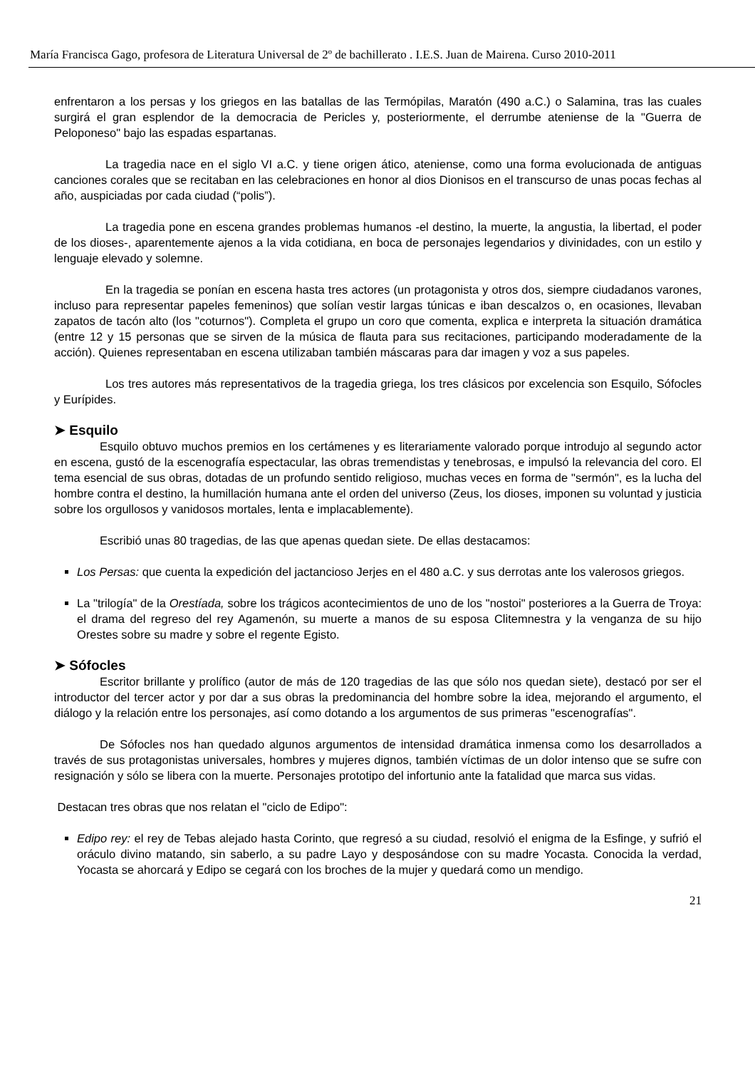María Francisca Gago, profesora de Literatura Universal de 2º de bachillerato . I.E.S. Juan de Mairena. Curso 2010-2011
enfrentaron a los persas y los griegos en las batallas de las Termópilas, Maratón (490 a.C.) o Salamina, tras las cuales surgirá el gran esplendor de la democracia de Pericles y, posteriormente, el derrumbe ateniense de la "Guerra de Peloponeso" bajo las espadas espartanas.
La tragedia nace en el siglo VI a.C. y tiene origen ático, ateniense, como una forma evolucionada de antiguas canciones corales que se recitaban en las celebraciones en honor al dios Dionisos en el transcurso de unas pocas fechas al año, auspiciadas por cada ciudad (“polis”).
La tragedia pone en escena grandes problemas humanos -el destino, la muerte, la angustia, la libertad, el poder de los dioses-, aparentemente ajenos a la vida cotidiana, en boca de personajes legendarios y divinidades, con un estilo y lenguaje elevado y solemne.
En la tragedia se ponían en escena hasta tres actores (un protagonista y otros dos, siempre ciudadanos varones, incluso para representar papeles femeninos) que solían vestir largas túnicas e iban descalzos o, en ocasiones, llevaban zapatos de tacón alto (los "coturnos"). Completa el grupo un coro que comenta, explica e interpreta la situación dramática (entre 12 y 15 personas que se sirven de la música de flauta para sus recitaciones, participando moderadamente de la acción). Quienes representaban en escena utilizaban también máscaras para dar imagen y voz a sus papeles.
Los tres autores más representativos de la tragedia griega, los tres clásicos por excelencia son Esquilo, Sófocles y Eurípides.
➤ Esquilo
Esquilo obtuvo muchos premios en los certámenes y es literariamente valorado porque introdujo al segundo actor en escena, gustó de la escenografía espectacular, las obras tremendistas y tenebrosas, e impulsó la relevancia del coro. El tema esencial de sus obras, dotadas de un profundo sentido religioso, muchas veces en forma de "sermón", es la lucha del hombre contra el destino, la humillación humana ante el orden del universo (Zeus, los dioses, imponen su voluntad y justicia sobre los orgullosos y vanidosos mortales, lenta e implacablemente).
Escribió unas 80 tragedias, de las que apenas quedan siete. De ellas destacamos:
Los Persas: que cuenta la expedición del jactancioso Jerjes en el 480 a.C. y sus derrotas ante los valerosos griegos.
La "trilogía" de la Orestíada, sobre los trágicos acontecimientos de uno de los "nostoi" posteriores a la Guerra de Troya: el drama del regreso del rey Agamenón, su muerte a manos de su esposa Clitemnestra y la venganza de su hijo Orestes sobre su madre y sobre el regente Egisto.
➤ Sófocles
Escritor brillante y prolífico (autor de más de 120 tragedias de las que sólo nos quedan siete), destacó por ser el introductor del tercer actor y por dar a sus obras la predominancia del hombre sobre la idea, mejorando el argumento, el diálogo y la relación entre los personajes, así como dotando a los argumentos de sus primeras "escenografías".
De Sófocles nos han quedado algunos argumentos de intensidad dramática inmensa como los desarrollados a través de sus protagonistas universales, hombres y mujeres dignos, también víctimas de un dolor intenso que se sufre con resignación y sólo se libera con la muerte. Personajes prototipo del infortunio ante la fatalidad que marca sus vidas.
Destacan tres obras que nos relatan el "ciclo de Edipo":
Edipo rey: el rey de Tebas alejado hasta Corinto, que regresó a su ciudad, resolvió el enigma de la Esfinge, y sufrió el oráculo divino matando, sin saberlo, a su padre Layo y desposándose con su madre Yocasta. Conocida la verdad, Yocasta se ahorcará y Edipo se cegará con los broches de la mujer y quedará como un mendigo.
21